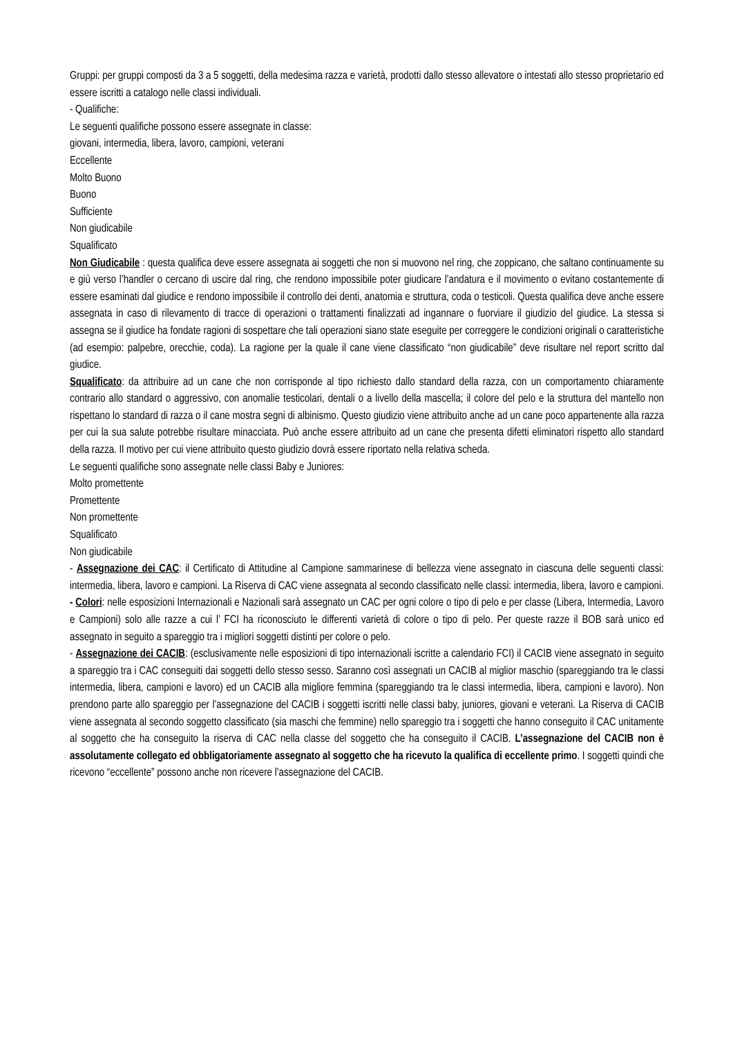Gruppi: per gruppi composti da 3 a 5 soggetti, della medesima razza e varietà, prodotti dallo stesso allevatore o intestati allo stesso proprietario ed essere iscritti a catalogo nelle classi individuali.
- Qualifiche:
Le seguenti qualifiche possono essere assegnate in classe:
giovani, intermedia, libera, lavoro, campioni, veterani
Eccellente
Molto Buono
Buono
Sufficiente
Non giudicabile
Squalificato
Non Giudicabile : questa qualifica deve essere assegnata ai soggetti che non si muovono nel ring, che zoppicano, che saltano continuamente su e giù verso l’handler o cercano di uscire dal ring, che rendono impossibile poter giudicare l’andatura e il movimento o evitano costantemente di essere esaminati dal giudice e rendono impossibile il controllo dei denti, anatomia e struttura, coda o testicoli. Questa qualifica deve anche essere assegnata in caso di rilevamento di tracce di operazioni o trattamenti finalizzati ad ingannare o fuorviare il giudizio del giudice. La stessa si assegna se il giudice ha fondate ragioni di sospettare che tali operazioni siano state eseguite per correggere le condizioni originali o caratteristiche (ad esempio: palpebre, orecchie, coda). La ragione per la quale il cane viene classificato “non giudicabile” deve risultare nel report scritto dal giudice.
Squalificato: da attribuire ad un cane che non corrisponde al tipo richiesto dallo standard della razza, con un comportamento chiaramente contrario allo standard o aggressivo, con anomalie testicolari, dentali o a livello della mascella; il colore del pelo e la struttura del mantello non rispettano lo standard di razza o il cane mostra segni di albinismo. Questo giudizio viene attribuito anche ad un cane poco appartenente alla razza per cui la sua salute potrebbe risultare minacciata. Può anche essere attribuito ad un cane che presenta difetti eliminatori rispetto allo standard della razza. Il motivo per cui viene attribuito questo giudizio dovrà essere riportato nella relativa scheda.
Le seguenti qualifiche sono assegnate nelle classi Baby e Juniores:
Molto promettente
Promettente
Non promettente
Squalificato
Non giudicabile
- Assegnazione dei CAC: il Certificato di Attitudine al Campione sammarinese di bellezza viene assegnato in ciascuna delle seguenti classi: intermedia, libera, lavoro e campioni. La Riserva di CAC viene assegnata al secondo classificato nelle classi: intermedia, libera, lavoro e campioni.
- Colori: nelle esposizioni Internazionali e Nazionali sarà assegnato un CAC per ogni colore o tipo di pelo e per classe (Libera, Intermedia, Lavoro e Campioni) solo alle razze a cui l’ FCI ha riconosciuto le differenti varietà di colore o tipo di pelo. Per queste razze il BOB sarà unico ed assegnato in seguito a spareggio tra i migliori soggetti distinti per colore o pelo.
- Assegnazione dei CACIB: (esclusivamente nelle esposizioni di tipo internazionali iscritte a calendario FCI) il CACIB viene assegnato in seguito a spareggio tra i CAC conseguiti dai soggetti dello stesso sesso. Saranno così assegnati un CACIB al miglior maschio (spareggiando tra le classi intermedia, libera, campioni e lavoro) ed un CACIB alla migliore femmina (spareggiando tra le classi intermedia, libera, campioni e lavoro). Non prendono parte allo spareggio per l’assegnazione del CACIB i soggetti iscritti nelle classi baby, juniores, giovani e veterani. La Riserva di CACIB viene assegnata al secondo soggetto classificato (sia maschi che femmine) nello spareggio tra i soggetti che hanno conseguito il CAC unitamente al soggetto che ha conseguito la riserva di CAC nella classe del soggetto che ha conseguito il CACIB. L’assegnazione del CACIB non è assolutamente collegato ed obbligatoriamente assegnato al soggetto che ha ricevuto la qualifica di eccellente primo. I soggetti quindi che ricevono “eccellente” possono anche non ricevere l’assegnazione del CACIB.